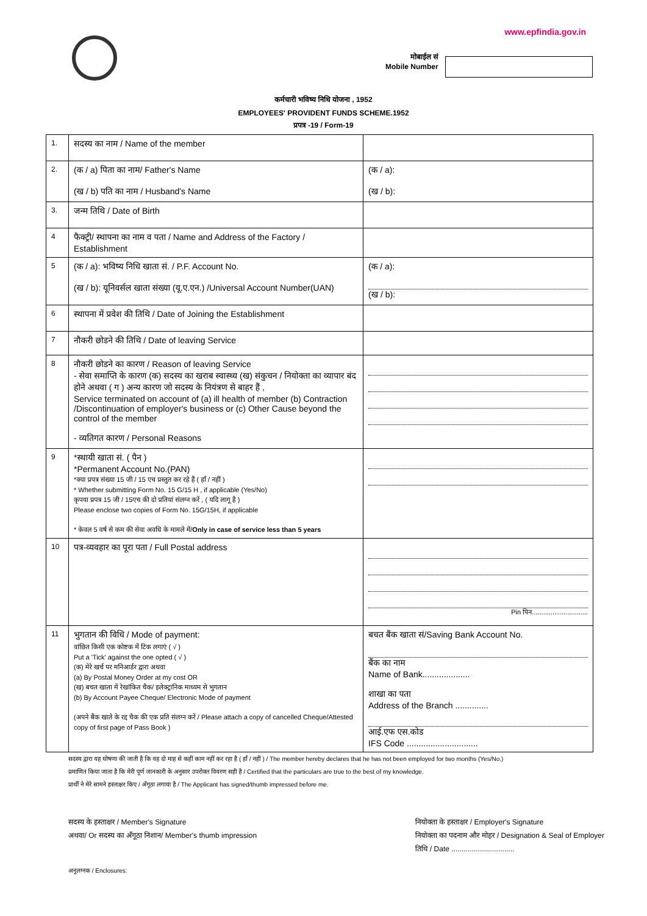www.epfindia.gov.in
मोबाईल सं
Mobile Number
कर्मचारी भविष्य निधि योजना , 1952
EMPLOYEES' PROVIDENT FUNDS SCHEME.1952
प्रपत्र -19 / Form-19
| 1. | सदस्य का नाम / Name of the member | |
| 2. | (क / a) पिता का नाम/ Father's Name (ख / b) पति का नाम / Husband's Name | (क / a): (ख / b): |
| 3. | जन्म तिथि / Date of Birth | |
| 4 | फैक्ट्री/ स्थापना का नाम व पता / Name and Address of the Factory / Establishment | |
| 5 | (क / a): भविष्य निधि खाता सं. / P.F. Account No. (ख / b): यूनिवर्सल खाता संख्या (यू.ए.एन.) /Universal Account Number(UAN) | (क / a): (ख / b): |
| 6 | स्थापना में प्रवेश की तिथि / Date of Joining the Establishment | |
| 7 | नौकरी छोडने की तिथि / Date of leaving Service | |
| 8 | नौकरी छोडने का कारण / Reason of leaving Service - सेवा समाप्ति के कारण (क) सदस्य का खराब स्वास्थ्य (ख) संकुचन / नियोक्ता का व्यापार बंद होने अथवा ( ग ) अन्य कारण जो सदस्य के नियंत्रण से बाहर हैं , Service terminated on account of (a) ill health of member (b) Contraction /Discontinuation of employer's business or (c) Other Cause beyond the control of the member - व्यतिगत कारण / Personal Reasons | |
| 9 | *स्थायी खाता सं. ( पैन ) *Permanent Account No.(PAN) *क्या प्रपत्र संख्या 15 जी / 15 एच प्रस्तुत कर रहे हैं ( हाँ / नहीं ) * Whether submitting Form No. 15 G/15 H , if applicable (Yes/No) कृपया प्रपत्र 15 जी / 15एच की दो प्रतियां संलग्न करें , ( यदि लागू है ) Please enclose two copies of Form No. 15G/15H, if applicable * केवल 5 वर्ष से कम की सेवा अवधि के मामले में/ Only in case of service less than 5 years | |
| 10 | पत्र-व्यवहार का पूरा पता / Full Postal address | Pin पिन.............................. |
| 11 | भुगतान की विधि / Mode of payment: वांछित किसी एक कोष्टक में टिक लगाएं ( √ ) Put a 'Tick' against the one opted ( √ ) (क) मेरे खर्च पर मनिआर्डर द्वारा अथवा (a) By Postal Money Order at my cost OR (ख) बचत खाता में रेखांकित चैक/ इलेक्ट्रानिक माध्यम से भुगतान (b) By Account Payee Cheque/ Electronic Mode of payment (अपने बैंक खाते के रद्द चैक की एक प्रति संलग्न करें / Please attach a copy of cancelled Cheque/Attested copy of first page of Pass Book ) | बचत बैंक खाता सं/Saving Bank Account No. बैंक का नाम Name of Bank.................... शाखा का पता Address of the Branch .............. आई.एफ एस.कोड IFS Code .............................. |
सदस्य द्वारा यह घोषणा की जाती है कि वह दो माह से कहीं काम नहीं कर रहा है ( हाँ / नहीं ) / The member hereby declares that he has not been employed for two months (Yes/No.)
प्रमाणित किया जाता है कि मेरी पूर्ण जानकारी के अनुसार उपरोक्त विवरण सही है / Certified that the particulars are true to the best of my knowledge.
प्रार्थी ने मेरे सामने हस्ताक्षर किए / अँगूठा लगाया है / The Applicant has signed/thumb impressed before me.
सदस्य के हस्ताक्षर / Member's Signature
अथवा/ Or सदस्य का अँगूठा निशान/ Member's thumb impression
नियोक्ता के हस्ताक्षर / Employer's Signature
नियोक्ता का पदनाम और मोहर / Designation & Seal of Employer
तिथि / Date ...............................
अनुलग्नक / Enclosures: